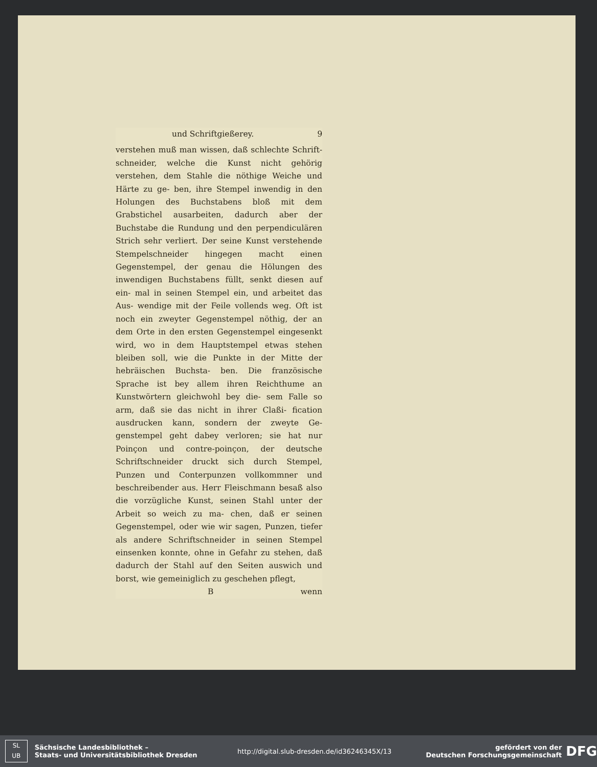und Schriftgießerey. 9
verstehen muß man wissen, daß schlechte Schrift- schneider, welche die Kunst nicht gehörig verstehen, dem Stahle die nöthige Weiche und Härte zu ge- ben, ihre Stempel inwendig in den Holungen des Buchstabens bloß mit dem Grabstichel ausarbeiten, dadurch aber der Buchstabe die Rundung und den perpendiculären Strich sehr verliert. Der seine Kunst verstehende Stempelschneider hingegen macht einen Gegenstempel, der genau die Hölungen des inwendigen Buchstabens füllt, senkt diesen auf ein- mal in seinen Stempel ein, und arbeitet das Aus- wendige mit der Feile vollends weg. Oft ist noch ein zweyter Gegenstempel nöthig, der an dem Orte in den ersten Gegenstempel eingesenkt wird, wo in dem Hauptstempel etwas stehen bleiben soll, wie die Punkte in der Mitte der hebräischen Buchsta- ben. Die französische Sprache ist bey allem ihren Reichthume an Kunstwörtern gleichwohl bey die- sem Falle so arm, daß sie das nicht in ihrer Claßi- fication ausdrucken kann, sondern der zweyte Ge- genstempel geht dabey verloren; sie hat nur Poinçon und contre-poinçon, der deutsche Schriftschneider druckt sich durch Stempel, Punzen und Conterpunzen vollkommner und beschreibender aus. Herr Fleischmann besaß also die vorzügliche Kunst, seinen Stahl unter der Arbeit so weich zu ma- chen, daß er seinen Gegenstempel, oder wie wir sagen, Punzen, tiefer als andere Schriftschneider in seinen Stempel einsenken konnte, ohne in Gefahr zu stehen, daß dadurch der Stahl auf den Seiten auswich und borst, wie gemeiniglich zu geschehen pflegt,
Bwenn
SL
UB
Sächsische Landesbibliothek –
Staats- und Universitätsbibliothek Dresden
http://digital.slub-dresden.de/id36246345X/13
gefördert von der
Deutschen Forschungsgemeinschaft
DFG